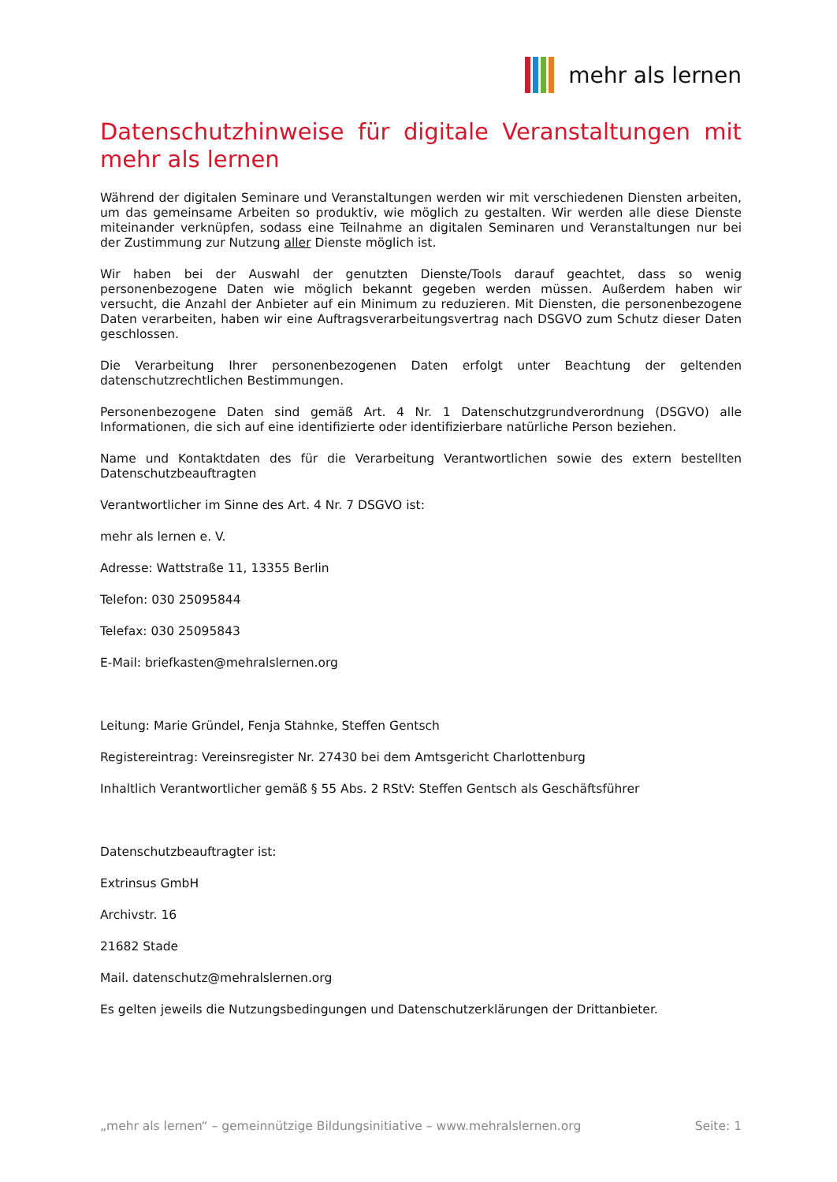mehr als lernen
Datenschutzhinweise für digitale Veranstaltungen mit mehr als lernen
Während der digitalen Seminare und Veranstaltungen werden wir mit verschiedenen Diensten arbeiten, um das gemeinsame Arbeiten so produktiv, wie möglich zu gestalten. Wir werden alle diese Dienste miteinander verknüpfen, sodass eine Teilnahme an digitalen Seminaren und Veranstaltungen nur bei der Zustimmung zur Nutzung aller Dienste möglich ist.
Wir haben bei der Auswahl der genutzten Dienste/Tools darauf geachtet, dass so wenig personenbezogene Daten wie möglich bekannt gegeben werden müssen. Außerdem haben wir versucht, die Anzahl der Anbieter auf ein Minimum zu reduzieren. Mit Diensten, die personenbezogene Daten verarbeiten, haben wir eine Auftragsverarbeitungsvertrag nach DSGVO zum Schutz dieser Daten geschlossen.
Die Verarbeitung Ihrer personenbezogenen Daten erfolgt unter Beachtung der geltenden datenschutzrechtlichen Bestimmungen.
Personenbezogene Daten sind gemäß Art. 4 Nr. 1 Datenschutzgrundverordnung (DSGVO) alle Informationen, die sich auf eine identifizierte oder identifizierbare natürliche Person beziehen.
Name und Kontaktdaten des für die Verarbeitung Verantwortlichen sowie des extern bestellten Datenschutzbeauftragten
Verantwortlicher im Sinne des Art. 4 Nr. 7 DSGVO ist:
mehr als lernen e. V.
Adresse: Wattstraße 11, 13355 Berlin
Telefon: 030 25095844
Telefax: 030 25095843
E-Mail: briefkasten@mehralslernen.org
Leitung: Marie Gründel, Fenja Stahnke, Steffen Gentsch
Registereintrag: Vereinsregister Nr. 27430 bei dem Amtsgericht Charlottenburg
Inhaltlich Verantwortlicher gemäß § 55 Abs. 2 RStV: Steffen Gentsch als Geschäftsführer
Datenschutzbeauftragter ist:
Extrinsus GmbH
Archivstr. 16
21682 Stade
Mail. datenschutz@mehralslernen.org
Es gelten jeweils die Nutzungsbedingungen und Datenschutzerklärungen der Drittanbieter.
„mehr als lernen“ – gemeinnützige Bildungsinitiative – www.mehralslernen.org Seite: 1